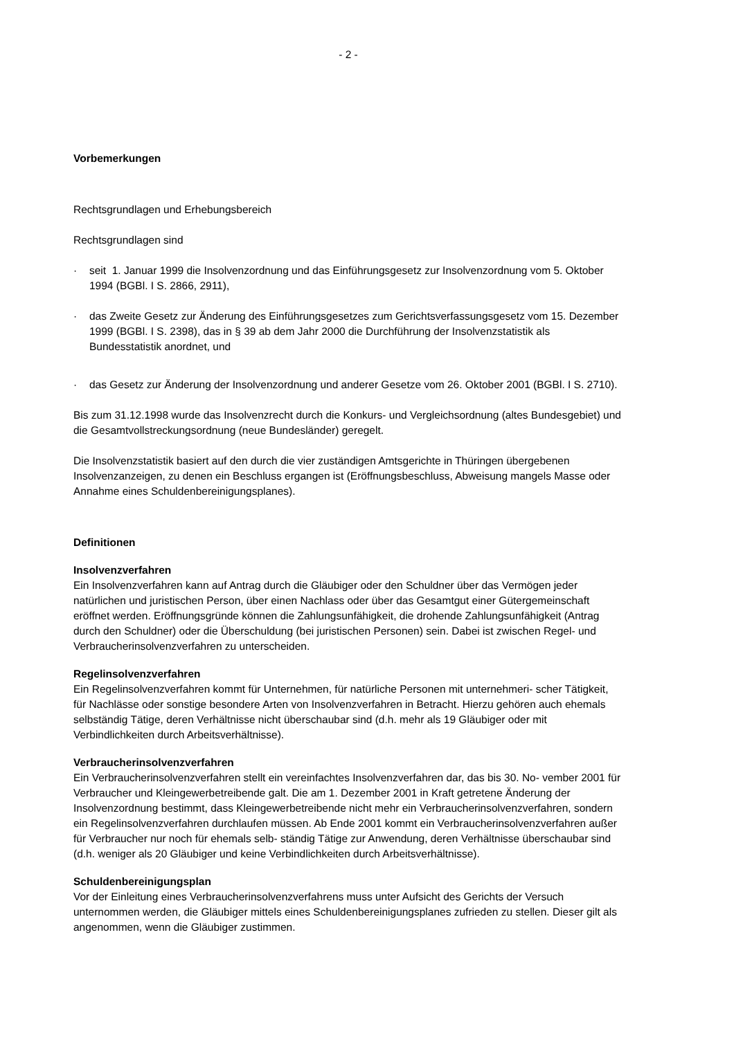- 2 -
Vorbemerkungen
Rechtsgrundlagen und Erhebungsbereich
Rechtsgrundlagen sind
· seit 1. Januar 1999 die Insolvenzordnung und das Einführungsgesetz zur Insolvenzordnung vom 5. Oktober 1994 (BGBl. I S. 2866, 2911),
· das Zweite Gesetz zur Änderung des Einführungsgesetzes zum Gerichtsverfassungsgesetz vom 15. Dezember 1999 (BGBl. I S. 2398), das in § 39 ab dem Jahr 2000 die Durchführung der Insolvenzstatistik als Bundesstatistik anordnet, und
· das Gesetz zur Änderung der Insolvenzordnung und anderer Gesetze vom 26. Oktober 2001 (BGBl. I S. 2710).
Bis zum 31.12.1998 wurde das Insolvenzrecht durch die Konkurs- und Vergleichsordnung (altes Bundesgebiet) und die Gesamtvollstreckungsordnung (neue Bundesländer) geregelt.
Die Insolvenzstatistik basiert auf den durch die vier zuständigen Amtsgerichte in Thüringen übergebenen Insolvenzanzeigen, zu denen ein Beschluss ergangen ist (Eröffnungsbeschluss, Abweisung mangels Masse oder Annahme eines Schuldenbereinigungsplanes).
Definitionen
Insolvenzverfahren
Ein Insolvenzverfahren kann auf Antrag durch die Gläubiger oder den Schuldner über das Vermögen jeder natürlichen und juristischen Person, über einen Nachlass oder über das Gesamtgut einer Gütergemeinschaft eröffnet werden. Eröffnungsgründe können die Zahlungsunfähigkeit, die drohende Zahlungsunfähigkeit (Antrag durch den Schuldner) oder die Überschuldung (bei juristischen Personen) sein. Dabei ist zwischen Regel- und Verbraucherinsolvenzverfahren zu unterscheiden.
Regelinsolvenzverfahren
Ein Regelinsolvenzverfahren kommt für Unternehmen, für natürliche Personen mit unternehmeri- scher Tätigkeit, für Nachlässe oder sonstige besondere Arten von Insolvenzverfahren in Betracht. Hierzu gehören auch ehemals selbständig Tätige, deren Verhältnisse nicht überschaubar sind (d.h. mehr als 19 Gläubiger oder mit Verbindlichkeiten durch Arbeitsverhältnisse).
Verbraucherinsolvenzverfahren
Ein Verbraucherinsolvenzverfahren stellt ein vereinfachtes Insolvenzverfahren dar, das bis 30. No- vember 2001 für Verbraucher und Kleingewerbetreibende galt. Die am 1. Dezember 2001 in Kraft getretene Änderung der Insolvenzordnung bestimmt, dass Kleingewerbetreibende nicht mehr ein Verbraucherinsolvenzverfahren, sondern ein Regelinsolvenzverfahren durchlaufen müssen. Ab Ende 2001 kommt ein Verbraucherinsolvenzverfahren außer für Verbraucher nur noch für ehemals selb- ständig Tätige zur Anwendung, deren Verhältnisse überschaubar sind (d.h. weniger als 20 Gläubiger und keine Verbindlichkeiten durch Arbeitsverhältnisse).
Schuldenbereinigungsplan
Vor der Einleitung eines Verbraucherinsolvenzverfahrens muss unter Aufsicht des Gerichts der Versuch unternommen werden, die Gläubiger mittels eines Schuldenbereinigungsplanes zufrieden zu stellen. Dieser gilt als angenommen, wenn die Gläubiger zustimmen.